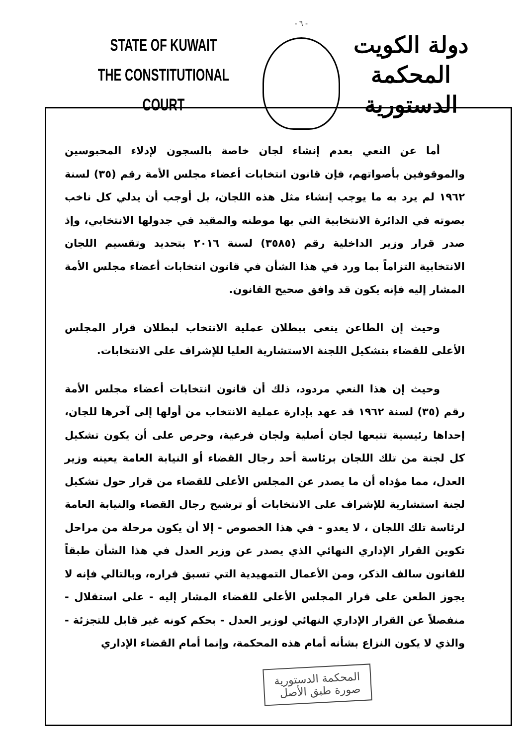STATE OF KUWAIT
THE CONSTITUTIONAL COURT
- ٦ -
دولة الكويت
المحكمة الدستورية
أما عن النعي بعدم إنشاء لجان خاصة بالسجون لإدلاء المحبوسين والموقوفين بأصواتهم، فإن قانون انتخابات أعضاء مجلس الأمة رقم (٣٥) لسنة ١٩٦٢ لم يرد به ما يوجب إنشاء مثل هذه اللجان، بل أوجب أن يدلي كل ناخب بصوته في الدائرة الانتخابية التي بها موطنه والمقيد في جدولها الانتخابي، وإذ صدر قرار وزير الداخلية رقم (٣٥٨٥) لسنة ٢٠١٦ بتحديد وتقسيم اللجان الانتخابية التزاماً بما ورد في هذا الشأن في قانون انتخابات أعضاء مجلس الأمة المشار إليه فإنه يكون قد وافق صحيح القانون.
وحيث إن الطاعن ينعى ببطلان عملية الانتخاب لبطلان قرار المجلس الأعلى للقضاء بتشكيل اللجنة الاستشارية العليا للإشراف على الانتخابات.
وحيث إن هذا النعي مردود، ذلك أن قانون انتخابات أعضاء مجلس الأمة رقم (٣٥) لسنة ١٩٦٢ قد عهد بإدارة عملية الانتخاب من أولها إلى آخرها للجان، إحداها رئيسية تتبعها لجان أصلية ولجان فرعية، وحرص على أن يكون تشكيل كل لجنة من تلك اللجان برئاسة أحد رجال القضاء أو النيابة العامة يعينه وزير العدل، مما مؤداه أن ما يصدر عن المجلس الأعلى للقضاء من قرار حول تشكيل لجنة استشارية للإشراف على الانتخابات أو ترشيح رجال القضاء والنيابة العامة لرئاسة تلك اللجان ، لا يعدو - في هذا الخصوص - إلا أن يكون مرحلة من مراحل تكوين القرار الإداري النهائي الذي يصدر عن وزير العدل في هذا الشأن طبقاً للقانون سالف الذكر، ومن الأعمال التمهيدية التي تسبق قراره، وبالتالي فإنه لا يجوز الطعن على قرار المجلس الأعلى للقضاء المشار إليه - على استقلال - منفصلاً عن القرار الإداري النهائي لوزير العدل - بحكم كونه غير قابل للتجزئة - والذي لا يكون النزاع بشأنه أمام هذه المحكمة، وإنما أمام القضاء الإداري
المحكمة الدستورية
صورة طبق الأصل